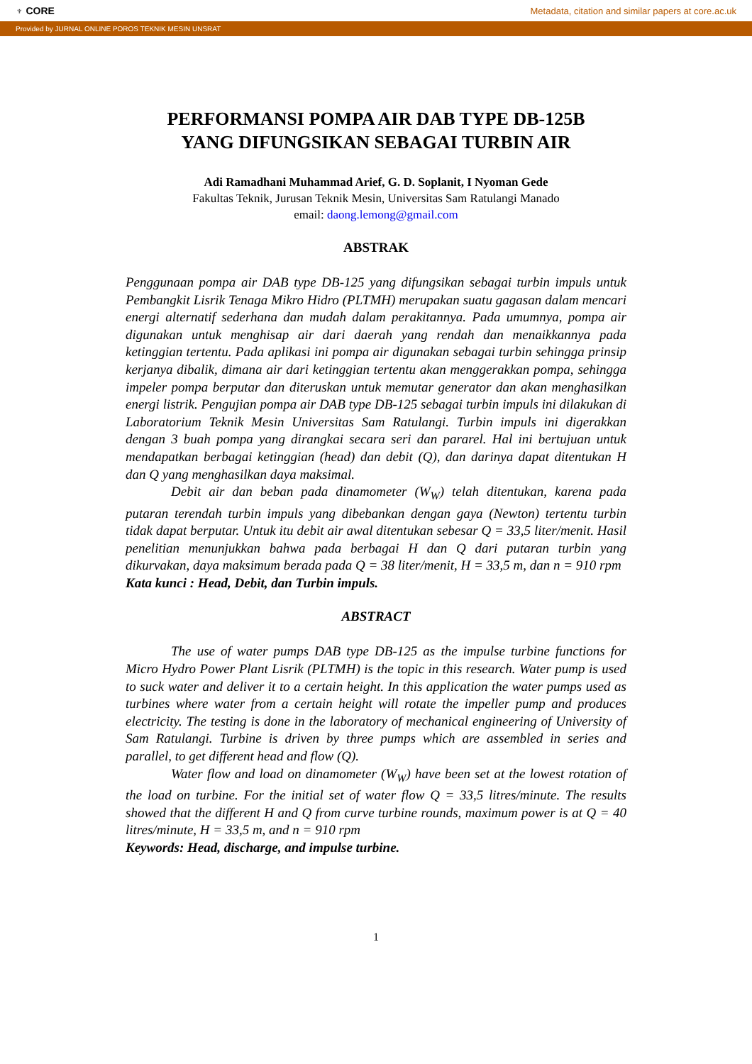♆ CORE Metadata, citation and similar papers at core.ac.uk
Provided by JURNAL ONLINE POROS TEKNIK MESIN UNSRAT
PERFORMANSI POMPA AIR DAB TYPE DB-125B
YANG DIFUNGSIKAN SEBAGAI TURBIN AIR
Adi Ramadhani Muhammad Arief, G. D. Soplanit, I Nyoman Gede
Fakultas Teknik, Jurusan Teknik Mesin, Universitas Sam Ratulangi Manado
email: daong.lemong@gmail.com
ABSTRAK
Penggunaan pompa air DAB type DB-125 yang difungsikan sebagai turbin impuls untuk Pembangkit Lisrik Tenaga Mikro Hidro (PLTMH) merupakan suatu gagasan dalam mencari energi alternatif sederhana dan mudah dalam perakitannya. Pada umumnya, pompa air digunakan untuk menghisap air dari daerah yang rendah dan menaikkannya pada ketinggian tertentu. Pada aplikasi ini pompa air digunakan sebagai turbin sehingga prinsip kerjanya dibalik, dimana air dari ketinggian tertentu akan menggerakkan pompa, sehingga impeler pompa berputar dan diteruskan untuk memutar generator dan akan menghasilkan energi listrik. Pengujian pompa air DAB type DB-125 sebagai turbin impuls ini dilakukan di Laboratorium Teknik Mesin Universitas Sam Ratulangi. Turbin impuls ini digerakkan dengan 3 buah pompa yang dirangkai secara seri dan pararel. Hal ini bertujuan untuk mendapatkan berbagai ketinggian (head) dan debit (Q), dan darinya dapat ditentukan H dan Q yang menghasilkan daya maksimal.
Debit air dan beban pada dinamometer (W<sub>W</sub>) telah ditentukan, karena pada putaran terendah turbin impuls yang dibebankan dengan gaya (Newton) tertentu turbin tidak dapat berputar. Untuk itu debit air awal ditentukan sebesar Q = 33,5 liter/menit. Hasil penelitian menunjukkan bahwa pada berbagai H dan Q dari putaran turbin yang dikurvakan, daya maksimum berada pada Q = 38 liter/menit, H = 33,5 m, dan n = 910 rpm
Kata kunci : Head, Debit, dan Turbin impuls.
ABSTRACT
The use of water pumps DAB type DB-125 as the impulse turbine functions for Micro Hydro Power Plant Lisrik (PLTMH) is the topic in this research. Water pump is used to suck water and deliver it to a certain height. In this application the water pumps used as turbines where water from a certain height will rotate the impeller pump and produces electricity. The testing is done in the laboratory of mechanical engineering of University of Sam Ratulangi. Turbine is driven by three pumps which are assembled in series and parallel, to get different head and flow (Q).
Water flow and load on dinamometer (W<sub>W</sub>) have been set at the lowest rotation of the load on turbine. For the initial set of water flow Q = 33,5 litres/minute. The results showed that the different H and Q from curve turbine rounds, maximum power is at Q = 40 litres/minute, H = 33,5 m, and n = 910 rpm
Keywords: Head, discharge, and impulse turbine.
1